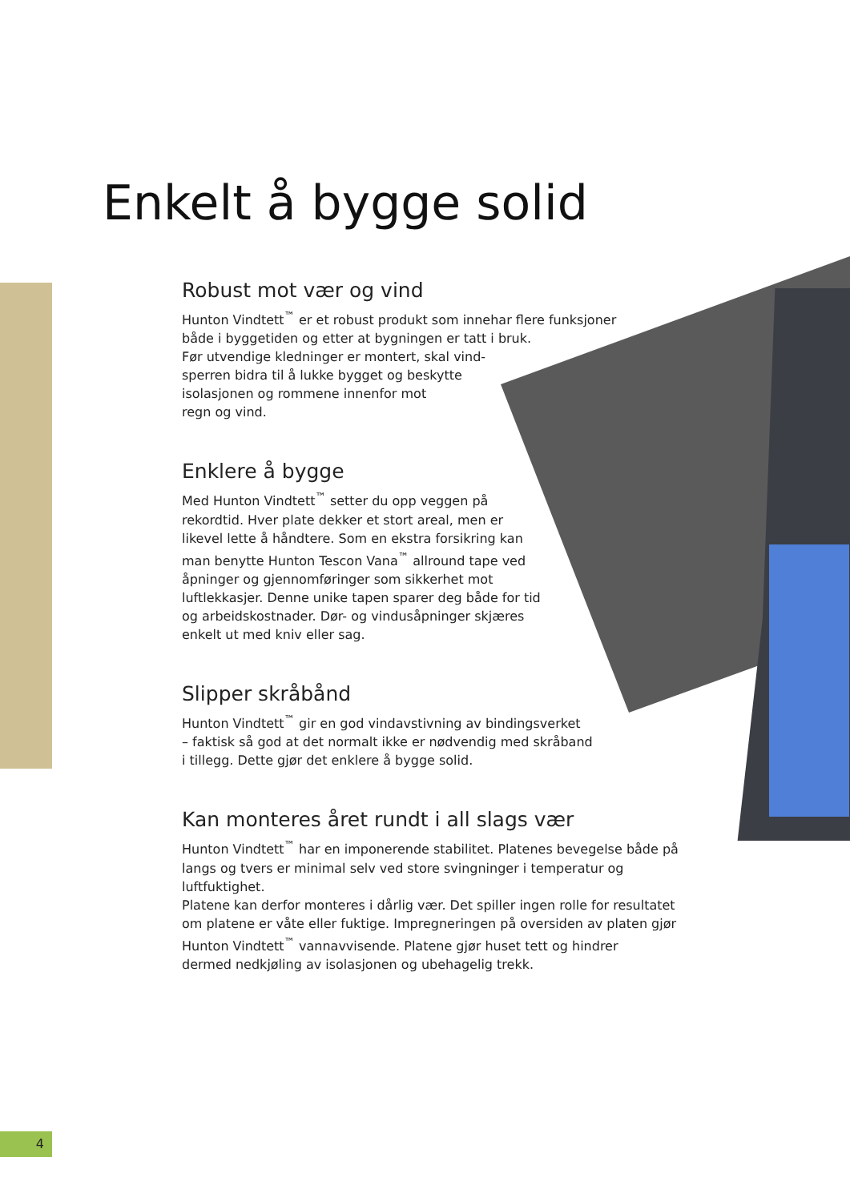Enkelt å bygge solid
Robust mot vær og vind
Hunton Vindtett<sup>™</sup> er et robust produkt som innehar flere funksjoner
både i byggetiden og etter at bygningen er tatt i bruk.
Før utvendige kledninger er montert, skal vind-
sperren bidra til å lukke bygget og beskytte
isolasjonen og rommene innenfor mot
regn og vind.
Enklere å bygge
Med Hunton Vindtett<sup>™</sup> setter du opp veggen på
rekordtid. Hver plate dekker et stort areal, men er
likevel lette å håndtere. Som en ekstra forsikring kan
man benytte Hunton Tescon Vana<sup>™</sup> allround tape ved
åpninger og gjennomføringer som sikkerhet mot
luftlekkasjer. Denne unike tapen sparer deg både for tid
og arbeidskostnader. Dør- og vindusåpninger skjæres
enkelt ut med kniv eller sag.
Slipper skråbånd
Hunton Vindtett<sup>™</sup> gir en god vindavstivning av bindingsverket
– faktisk så god at det normalt ikke er nødvendig med skråband
i tillegg. Dette gjør det enklere å bygge solid.
Kan monteres året rundt i all slags vær
Hunton Vindtett<sup>™</sup> har en imponerende stabilitet. Platenes bevegelse både på
langs og tvers er minimal selv ved store svingninger i temperatur og luftfuktighet.
Platene kan derfor monteres i dårlig vær. Det spiller ingen rolle for resultatet
om platene er våte eller fuktige. Impregneringen på oversiden av platen gjør
Hunton Vindtett<sup>™</sup> vannavvisende. Platene gjør huset tett og hindrer
dermed nedkjøling av isolasjonen og ubehagelig trekk.
4